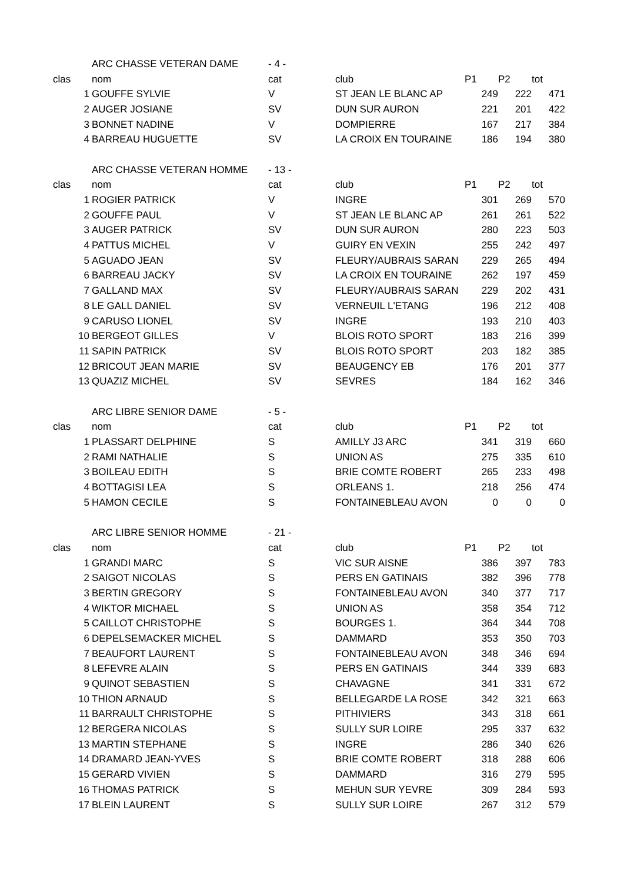| | ARC CHASSE VETERAN DAME | - 4 - | | | | |
| clas | nom | cat | club | P1 | P2 | tot |
| 1 | GOUFFE SYLVIE | V | ST JEAN LE BLANC AP | 249 | 222 | 471 |
| 2 | AUGER JOSIANE | SV | DUN SUR AURON | 221 | 201 | 422 |
| 3 | BONNET NADINE | V | DOMPIERRE | 167 | 217 | 384 |
| 4 | BARREAU HUGUETTE | SV | LA CROIX EN TOURAINE | 186 | 194 | 380 |
| | ARC CHASSE VETERAN HOMME | - 13 - | | | | |
| clas | nom | cat | club | P1 | P2 | tot |
| 1 | ROGIER PATRICK | V | INGRE | 301 | 269 | 570 |
| 2 | GOUFFE PAUL | V | ST JEAN LE BLANC AP | 261 | 261 | 522 |
| 3 | AUGER PATRICK | SV | DUN SUR AURON | 280 | 223 | 503 |
| 4 | PATTUS MICHEL | V | GUIRY EN VEXIN | 255 | 242 | 497 |
| 5 | AGUADO JEAN | SV | FLEURY/AUBRAIS SARAN | 229 | 265 | 494 |
| 6 | BARREAU JACKY | SV | LA CROIX EN TOURAINE | 262 | 197 | 459 |
| 7 | GALLAND MAX | SV | FLEURY/AUBRAIS SARAN | 229 | 202 | 431 |
| 8 | LE GALL DANIEL | SV | VERNEUIL L'ETANG | 196 | 212 | 408 |
| 9 | CARUSO LIONEL | SV | INGRE | 193 | 210 | 403 |
| 10 | BERGEOT GILLES | V | BLOIS ROTO SPORT | 183 | 216 | 399 |
| 11 | SAPIN PATRICK | SV | BLOIS ROTO SPORT | 203 | 182 | 385 |
| 12 | BRICOUT JEAN MARIE | SV | BEAUGENCY EB | 176 | 201 | 377 |
| 13 | QUAZIZ MICHEL | SV | SEVRES | 184 | 162 | 346 |
| | ARC LIBRE SENIOR DAME | - 5 - | | | | |
| clas | nom | cat | club | P1 | P2 | tot |
| 1 | PLASSART DELPHINE | S | AMILLY J3 ARC | 341 | 319 | 660 |
| 2 | RAMI NATHALIE | S | UNION AS | 275 | 335 | 610 |
| 3 | BOILEAU EDITH | S | BRIE COMTE ROBERT | 265 | 233 | 498 |
| 4 | BOTTAGISI LEA | S | ORLEANS 1. | 218 | 256 | 474 |
| 5 | HAMON CECILE | S | FONTAINEBLEAU AVON | 0 | 0 | 0 |
| | ARC LIBRE SENIOR HOMME | - 21 - | | | | |
| clas | nom | cat | club | P1 | P2 | tot |
| 1 | GRANDI MARC | S | VIC SUR AISNE | 386 | 397 | 783 |
| 2 | SAIGOT NICOLAS | S | PERS EN GATINAIS | 382 | 396 | 778 |
| 3 | BERTIN GREGORY | S | FONTAINEBLEAU AVON | 340 | 377 | 717 |
| 4 | WIKTOR MICHAEL | S | UNION AS | 358 | 354 | 712 |
| 5 | CAILLOT CHRISTOPHE | S | BOURGES 1. | 364 | 344 | 708 |
| 6 | DEPELSEMACKER MICHEL | S | DAMMARD | 353 | 350 | 703 |
| 7 | BEAUFORT LAURENT | S | FONTAINEBLEAU AVON | 348 | 346 | 694 |
| 8 | LEFEVRE ALAIN | S | PERS EN GATINAIS | 344 | 339 | 683 |
| 9 | QUINOT SEBASTIEN | S | CHAVAGNE | 341 | 331 | 672 |
| 10 | THION ARNAUD | S | BELLEGARDE LA ROSE | 342 | 321 | 663 |
| 11 | BARRAULT CHRISTOPHE | S | PITHIVIERS | 343 | 318 | 661 |
| 12 | BERGERA NICOLAS | S | SULLY SUR LOIRE | 295 | 337 | 632 |
| 13 | MARTIN STEPHANE | S | INGRE | 286 | 340 | 626 |
| 14 | DRAMARD JEAN-YVES | S | BRIE COMTE ROBERT | 318 | 288 | 606 |
| 15 | GERARD VIVIEN | S | DAMMARD | 316 | 279 | 595 |
| 16 | THOMAS PATRICK | S | MEHUN SUR YEVRE | 309 | 284 | 593 |
| 17 | BLEIN LAURENT | S | SULLY SUR LOIRE | 267 | 312 | 579 |